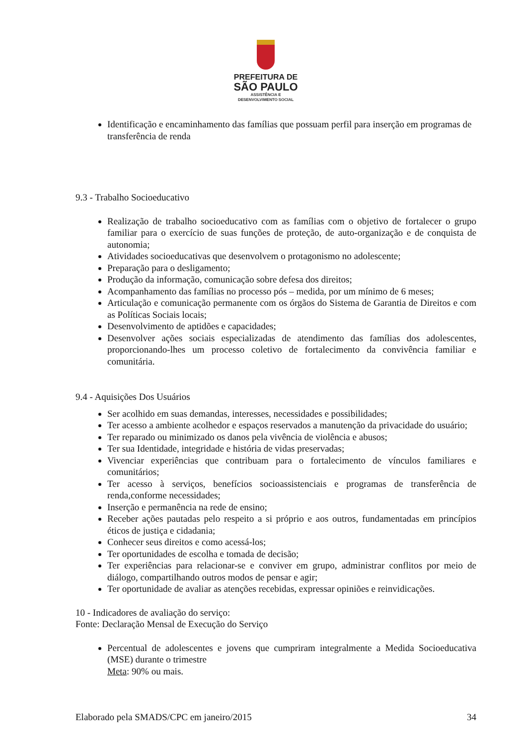PREFEITURA DE
SÃO PAULO
ASSISTÊNCIA E
DESENVOLVIMENTO SOCIAL
Identificação e encaminhamento das famílias que possuam perfil para inserção em programas de transferência de renda
9.3 - Trabalho Socioeducativo
Realização de trabalho socioeducativo com as famílias com o objetivo de fortalecer o grupo familiar para o exercício de suas funções de proteção, de auto-organização e de conquista de autonomia;
Atividades socioeducativas que desenvolvem o protagonismo no adolescente;
Preparação para o desligamento;
Produção da informação, comunicação sobre defesa dos direitos;
Acompanhamento das famílias no processo pós – medida, por um mínimo de 6 meses;
Articulação e comunicação permanente com os órgãos do Sistema de Garantia de Direitos e com as Políticas Sociais locais;
Desenvolvimento de aptidões e capacidades;
Desenvolver ações sociais especializadas de atendimento das famílias dos adolescentes, proporcionando-lhes um processo coletivo de fortalecimento da convivência familiar e comunitária.
9.4 - Aquisições Dos Usuários
Ser acolhido em suas demandas, interesses, necessidades e possibilidades;
Ter acesso a ambiente acolhedor e espaços reservados a manutenção da privacidade do usuário;
Ter reparado ou minimizado os danos pela vivência de violência e abusos;
Ter sua Identidade, integridade e história de vidas preservadas;
Vivenciar experiências que contribuam para o fortalecimento de vínculos familiares e comunitários;
Ter acesso à serviços, benefícios socioassistenciais e programas de transferência de renda,conforme necessidades;
Inserção e permanência na rede de ensino;
Receber ações pautadas pelo respeito a si próprio e aos outros, fundamentadas em princípios éticos de justiça e cidadania;
Conhecer seus direitos e como acessá-los;
Ter oportunidades de escolha e tomada de decisão;
Ter experiências para relacionar-se e conviver em grupo, administrar conflitos por meio de diálogo, compartilhando outros modos de pensar e agir;
Ter oportunidade de avaliar as atenções recebidas, expressar opiniões e reinvidicações.
10 - Indicadores de avaliação do serviço:
Fonte: Declaração Mensal de Execução do Serviço
Percentual de adolescentes e jovens que cumpriram integralmente a Medida Socioeducativa (MSE) durante o trimestre
Meta: 90% ou mais.
Elaborado pela SMADS/CPC em janeiro/2015 34